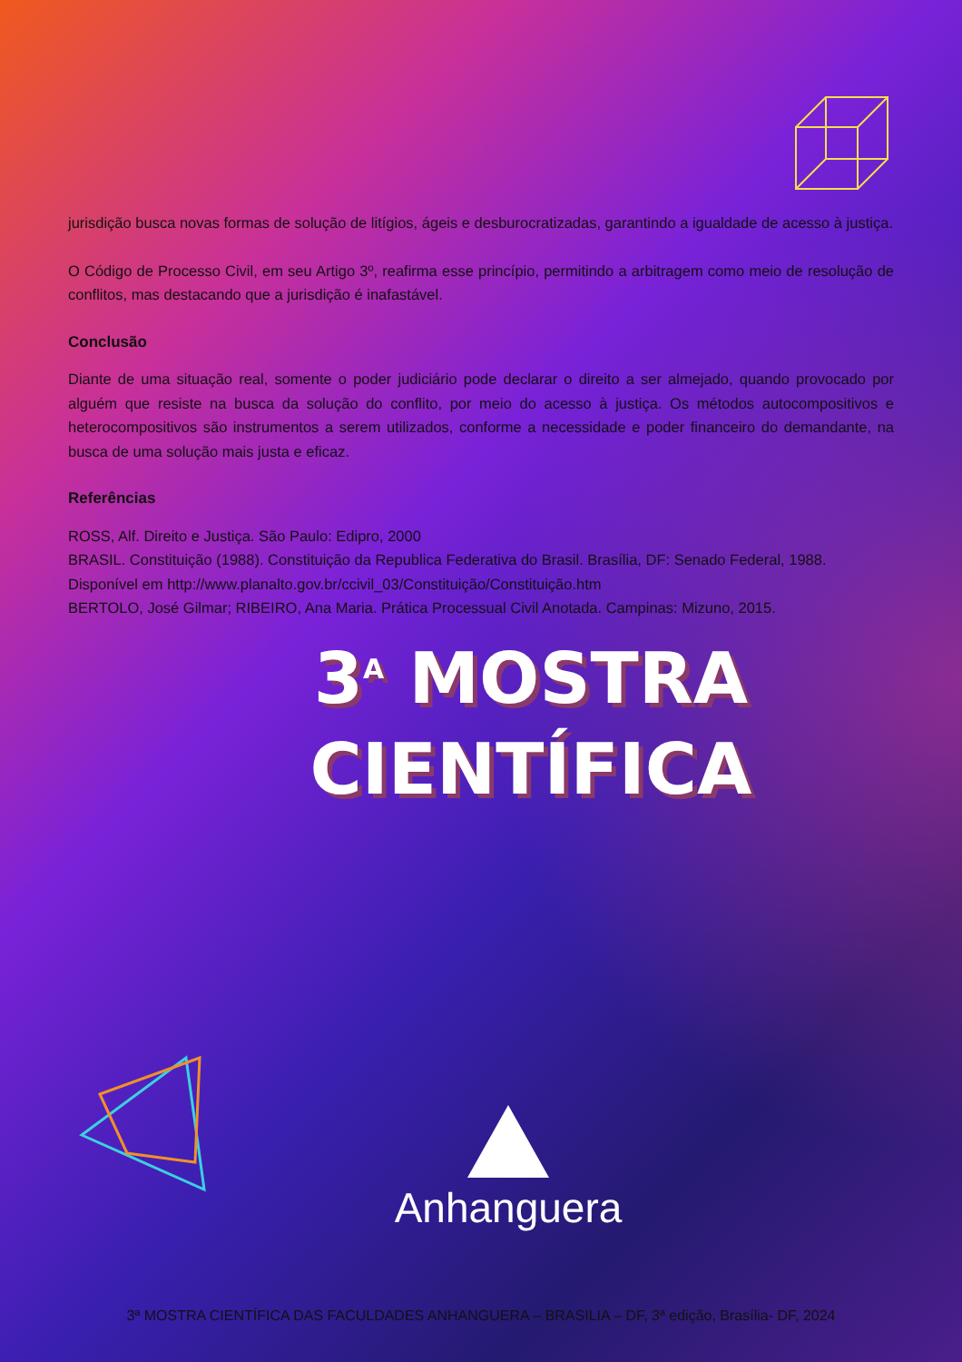jurisdição busca novas formas de solução de litígios, ágeis e desburocratizadas, garantindo a igualdade de acesso à justiça.
O Código de Processo Civil, em seu Artigo 3º, reafirma esse princípio, permitindo a arbitragem como meio de resolução de conflitos, mas destacando que a jurisdição é inafastável.
Conclusão
Diante de uma situação real, somente o poder judiciário pode declarar o direito a ser almejado, quando provocado por alguém que resiste na busca da solução do conflito, por meio do acesso à justiça. Os métodos autocompositivos e heterocompositivos são instrumentos a serem utilizados, conforme a necessidade e poder financeiro do demandante, na busca de uma solução mais justa e eficaz.
Referências
ROSS, Alf. Direito e Justiça. São Paulo: Edipro, 2000
BRASIL. Constituição (1988). Constituição da Republica Federativa do Brasil. Brasília, DF: Senado Federal, 1988. Disponível em http://www.planalto.gov.br/ccivil_03/Constituição/Constituição.htm
BERTOLO, José Gilmar; RIBEIRO, Ana Maria. Prática Processual Civil Anotada. Campinas: Mizuno, 2015.
3<sup>A</sup> MOSTRA
CIENTÍFICA
Anhanguera
3ª MOSTRA CIENTÍFICA DAS FACULDADES ANHANGUERA – BRASILIA – DF, 3ª edição, Brasília- DF, 2024